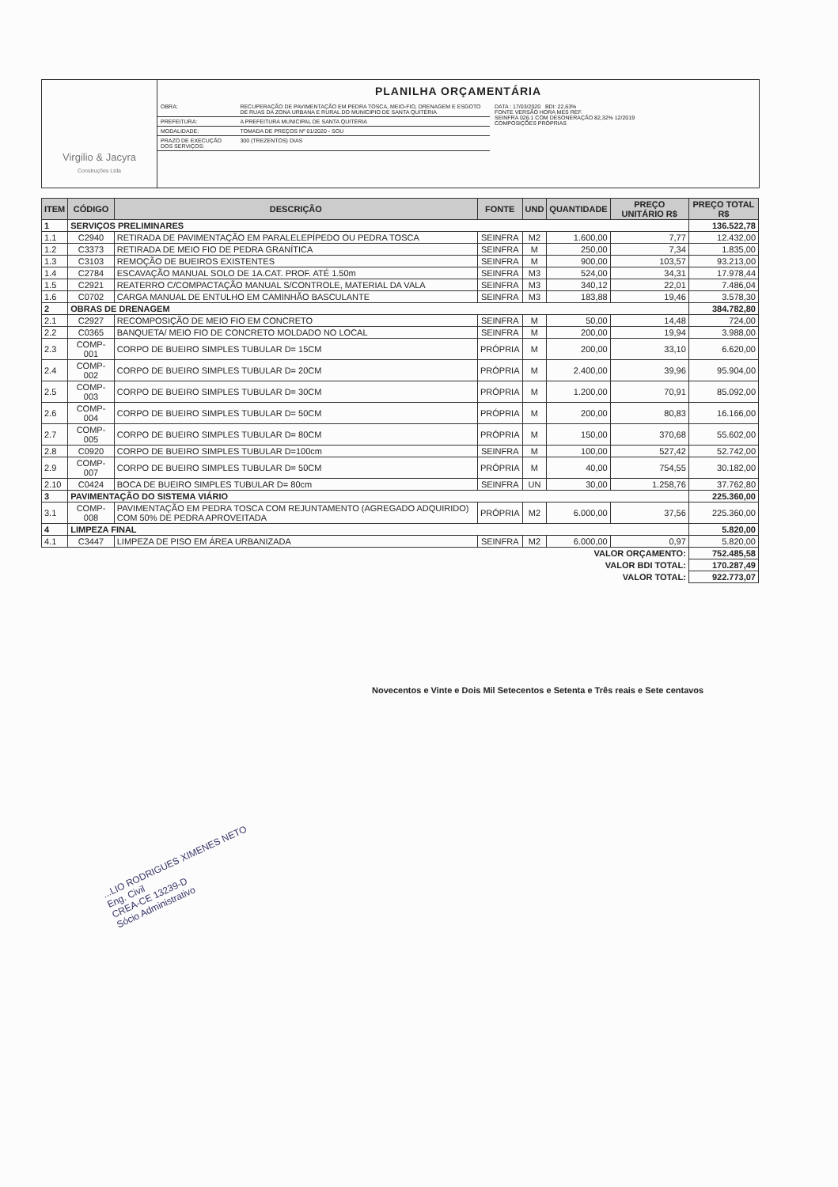Virgilio & Jacyra
Construções Ltda
PLANILHA ORÇAMENTÁRIA
| OBRA: | RECUPERAÇÃO DE PAVIMENTAÇÃO EM PEDRA TOSCA, MEIO-FIO, DRENAGEM E ESGOTO DE RUAS DA ZONA URBANA E RURAL DO MUNICIPIO DE SANTA QUITÉRIA |
| PREFEITURA: | A PREFEITURA MUNICIPAL DE SANTA QUITÉRIA |
| MODALIDADE: | TOMADA DE PREÇOS Nº 01/2020 - SOU |
| PRAZO DE EXECUÇÃO DOS SERVIÇOS: | 300 (TREZENTOS) DIAS |
DATA : 17/03/2020 BDI: 22,63%
FONTE VERSÃO HORA MES REF.
SEINFRA 026.1 COM DESONERAÇÃO 82,32% 12/2019
COMPOSIÇÕES PRÓPRIAS
| ITEM | CÓDIGO | DESCRIÇÃO | FONTE | UND | QUANTIDADE | PREÇO UNITÁRIO R$ | PREÇO TOTAL R$ |
| --- | --- | --- | --- | --- | --- | --- | --- |
| 1 | SERVIÇOS PRELIMINARES | | | | | | 136.522,78 |
| 1.1 | C2940 | RETIRADA DE PAVIMENTAÇÃO EM PARALELEPÍPEDO OU PEDRA TOSCA | SEINFRA | M2 | 1.600,00 | 7,77 | 12.432,00 |
| 1.2 | C3373 | RETIRADA DE MEIO FIO DE PEDRA GRANÍTICA | SEINFRA | M | 250,00 | 7,34 | 1.835,00 |
| 1.3 | C3103 | REMOÇÃO DE BUEIROS EXISTENTES | SEINFRA | M | 900,00 | 103,57 | 93.213,00 |
| 1.4 | C2784 | ESCAVAÇÃO MANUAL SOLO DE 1A.CAT. PROF. ATÉ 1.50m | SEINFRA | M3 | 524,00 | 34,31 | 17.978,44 |
| 1.5 | C2921 | REATERRO C/COMPACTAÇÃO MANUAL S/CONTROLE, MATERIAL DA VALA | SEINFRA | M3 | 340,12 | 22,01 | 7.486,04 |
| 1.6 | C0702 | CARGA MANUAL DE ENTULHO EM CAMINHÃO BASCULANTE | SEINFRA | M3 | 183,88 | 19,46 | 3.578,30 |
| 2 | OBRAS DE DRENAGEM | | | | | | 384.782,80 |
| 2.1 | C2927 | RECOMPOSIÇÃO DE MEIO FIO EM CONCRETO | SEINFRA | M | 50,00 | 14,48 | 724,00 |
| 2.2 | C0365 | BANQUETA/ MEIO FIO DE CONCRETO MOLDADO NO LOCAL | SEINFRA | M | 200,00 | 19,94 | 3.988,00 |
| 2.3 | COMP-001 | CORPO DE BUEIRO SIMPLES TUBULAR D= 15CM | PRÓPRIA | M | 200,00 | 33,10 | 6.620,00 |
| 2.4 | COMP-002 | CORPO DE BUEIRO SIMPLES TUBULAR D= 20CM | PRÓPRIA | M | 2.400,00 | 39,96 | 95.904,00 |
| 2.5 | COMP-003 | CORPO DE BUEIRO SIMPLES TUBULAR D= 30CM | PRÓPRIA | M | 1.200,00 | 70,91 | 85.092,00 |
| 2.6 | COMP-004 | CORPO DE BUEIRO SIMPLES TUBULAR D= 50CM | PRÓPRIA | M | 200,00 | 80,83 | 16.166,00 |
| 2.7 | COMP-005 | CORPO DE BUEIRO SIMPLES TUBULAR D= 80CM | PRÓPRIA | M | 150,00 | 370,68 | 55.602,00 |
| 2.8 | C0920 | CORPO DE BUEIRO SIMPLES TUBULAR D=100cm | SEINFRA | M | 100,00 | 527,42 | 52.742,00 |
| 2.9 | COMP-007 | CORPO DE BUEIRO SIMPLES TUBULAR D= 50CM | PRÓPRIA | M | 40,00 | 754,55 | 30.182,00 |
| 2.10 | C0424 | BOCA DE BUEIRO SIMPLES TUBULAR D= 80cm | SEINFRA | UN | 30,00 | 1.258,76 | 37.762,80 |
| 3 | PAVIMENTAÇÃO DO SISTEMA VIÁRIO | | | | | | 225.360,00 |
| 3.1 | COMP-008 | PAVIMENTAÇÃO EM PEDRA TOSCA COM REJUNTAMENTO (AGREGADO ADQUIRIDO) COM 50% DE PEDRA APROVEITADA | PRÓPRIA | M2 | 6.000,00 | 37,56 | 225.360,00 |
| 4 | LIMPEZA FINAL | | | | | | 5.820,00 |
| 4.1 | C3447 | LIMPEZA DE PISO EM ÁREA URBANIZADA | SEINFRA | M2 | 6.000,00 | 0,97 | 5.820,00 |
| VALOR ORÇAMENTO: | | | | | | | 752.485,58 |
| VALOR BDI TOTAL: | | | | | | | 170.287,49 |
| VALOR TOTAL: | | | | | | | 922.773,07 |
Novecentos e Vinte e Dois Mil Setecentos e Setenta e Três reais e Sete centavos
...LIO RODRIGUES XIMENES NETO
Eng. Civil
CREA-CE 13239-D
Sócio Administrativo